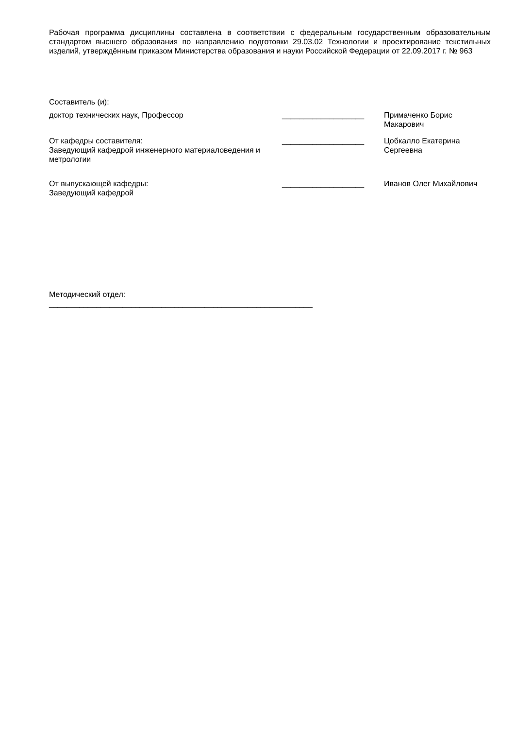Рабочая программа дисциплины составлена в соответствии с федеральным государственным образовательным стандартом высшего образования по направлению подготовки 29.03.02 Технологии и проектирование текстильных изделий, утверждённым приказом Министерства образования и науки Российской Федерации от 22.09.2017 г. № 963
Составитель (и):
доктор технических наук, Профессор ___________________ Примаченко Борис
Макарович
От кафедры составителя:
Заведующий кафедрой инженерного материаловедения и метрологии
___________________ Цобкалло Екатерина Сергеевна
От выпускающей кафедры:
Заведующий кафедрой
___________________ Иванов Олег Михайлович
Методический отдел:
_____________________________________________________________